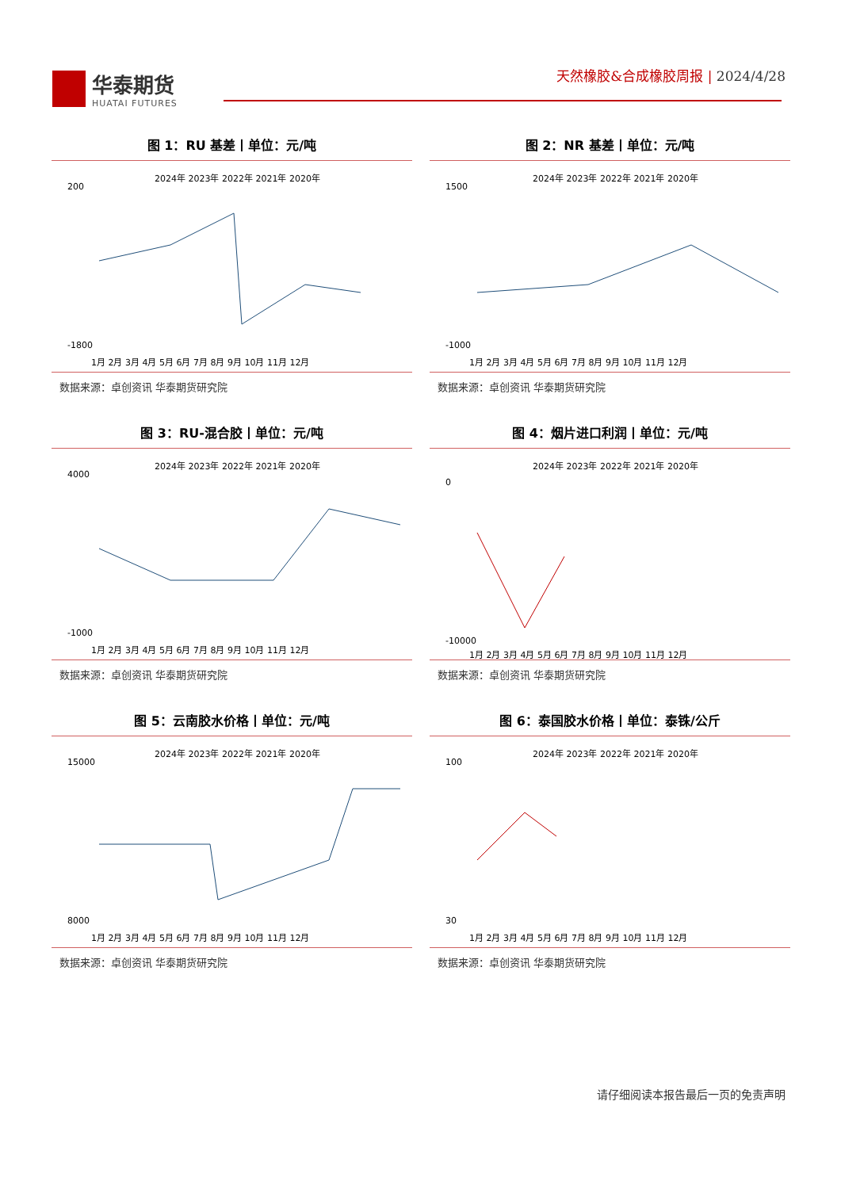华泰期货
HUATAI FUTURES
天然橡胶&合成橡胶周报 | 2024/4/28
图 1：RU 基差丨单位：元/吨
2024年 2023年 2022年 2021年 2020年
200
-1800
1月 2月 3月 4月 5月 6月 7月 8月 9月 10月 11月 12月
数据来源：卓创资讯 华泰期货研究院
图 2：NR 基差丨单位：元/吨
2024年 2023年 2022年 2021年 2020年
1500
-1000
1月 2月 3月 4月 5月 6月 7月 8月 9月 10月 11月 12月
数据来源：卓创资讯 华泰期货研究院
图 3：RU-混合胶丨单位：元/吨
2024年 2023年 2022年 2021年 2020年
4000
-1000
1月 2月 3月 4月 5月 6月 7月 8月 9月 10月 11月 12月
数据来源：卓创资讯 华泰期货研究院
图 4：烟片进口利润丨单位：元/吨
2024年 2023年 2022年 2021年 2020年
0
-10000
1月 2月 3月 4月 5月 6月 7月 8月 9月 10月 11月 12月
数据来源：卓创资讯 华泰期货研究院
图 5：云南胶水价格丨单位：元/吨
2024年 2023年 2022年 2021年 2020年
15000
8000
1月 2月 3月 4月 5月 6月 7月 8月 9月 10月 11月 12月
数据来源：卓创资讯 华泰期货研究院
图 6：泰国胶水价格丨单位：泰铢/公斤
2024年 2023年 2022年 2021年 2020年
100
30
1月 2月 3月 4月 5月 6月 7月 8月 9月 10月 11月 12月
数据来源：卓创资讯 华泰期货研究院
请仔细阅读本报告最后一页的免责声明